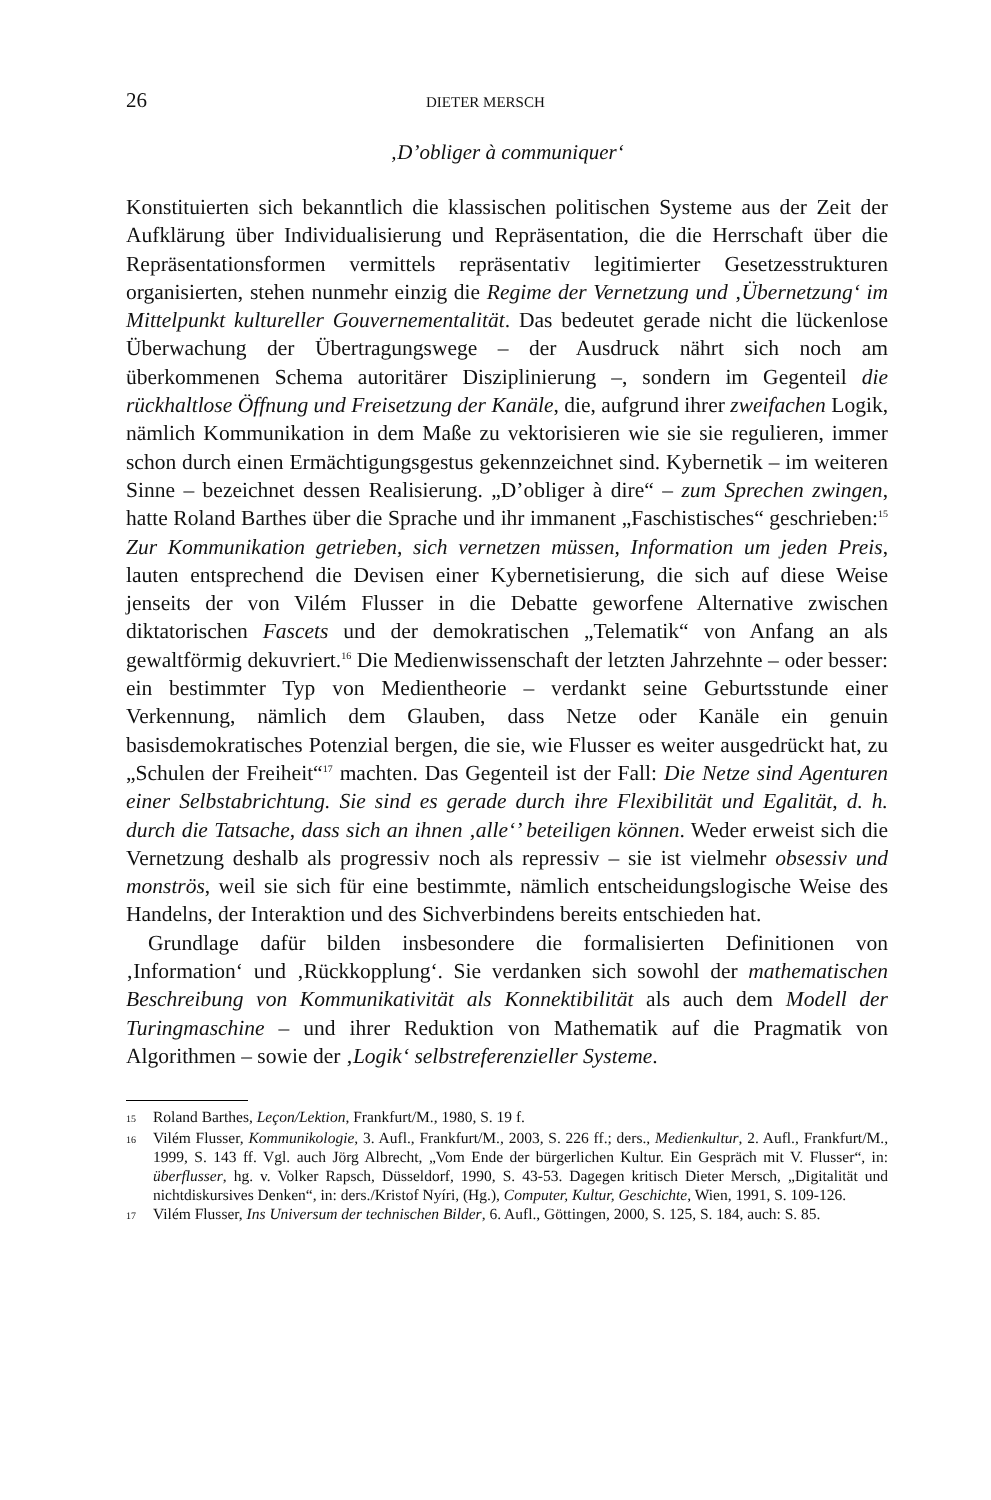26 DIETER MERSCH
‚D’obliger à communiquer‘
Konstituierten sich bekanntlich die klassischen politischen Systeme aus der Zeit der Aufklärung über Individualisierung und Repräsentation, die die Herrschaft über die Repräsentationsformen vermittels repräsentativ legitimierter Gesetzesstrukturen organisierten, stehen nunmehr einzig die Regime der Vernetzung und ‚Übernetzung‘ im Mittelpunkt kultureller Gouvernementalität. Das bedeutet gerade nicht die lückenlose Überwachung der Übertragungswege – der Ausdruck nährt sich noch am überkommenen Schema autoritärer Disziplinierung –, sondern im Gegenteil die rückhaltlose Öffnung und Freisetzung der Kanäle, die, aufgrund ihrer zweifachen Logik, nämlich Kommunikation in dem Maße zu vektorisieren wie sie sie regulieren, immer schon durch einen Ermächtigungsgestus gekennzeichnet sind. Kybernetik – im weiteren Sinne – bezeichnet dessen Realisierung. „D’obliger à dire“ – zum Sprechen zwingen, hatte Roland Barthes über die Sprache und ihr immanent „Faschistisches“ geschrieben:<sup>15</sup> Zur Kommunikation getrieben, sich vernetzen müssen, Information um jeden Preis, lauten entsprechend die Devisen einer Kybernetisierung, die sich auf diese Weise jenseits der von Vilém Flusser in die Debatte geworfene Alternative zwischen diktatorischen Fascets und der demokratischen „Telematik“ von Anfang an als gewaltförmig dekuvriert.<sup>16</sup> Die Medienwissenschaft der letzten Jahrzehnte – oder besser: ein bestimmter Typ von Medientheorie – verdankt seine Geburtsstunde einer Verkennung, nämlich dem Glauben, dass Netze oder Kanäle ein genuin basisdemokratisches Potenzial bergen, die sie, wie Flusser es weiter ausgedrückt hat, zu „Schulen der Freiheit“<sup>17</sup> machten. Das Gegenteil ist der Fall: Die Netze sind Agenturen einer Selbstabrichtung. Sie sind es gerade durch ihre Flexibilität und Egalität, d. h. durch die Tatsache, dass sich an ihnen ‚alle‘’ beteiligen können. Weder erweist sich die Vernetzung deshalb als progressiv noch als repressiv – sie ist vielmehr obsessiv und monströs, weil sie sich für eine bestimmte, nämlich entscheidungslogische Weise des Handelns, der Interaktion und des Sichverbindens bereits entschieden hat.
Grundlage dafür bilden insbesondere die formalisierten Definitionen von ‚Information‘ und ‚Rückkopplung‘. Sie verdanken sich sowohl der mathematischen Beschreibung von Kommunikativität als Konnektibilität als auch dem Modell der Turingmaschine – und ihrer Reduktion von Mathematik auf die Pragmatik von Algorithmen – sowie der ‚Logik‘ selbstreferenzieller Systeme.
15 Roland Barthes, Leçon/Lektion, Frankfurt/M., 1980, S. 19 f.
16 Vilém Flusser, Kommunikologie, 3. Aufl., Frankfurt/M., 2003, S. 226 ff.; ders., Medienkultur, 2. Aufl., Frankfurt/M., 1999, S. 143 ff. Vgl. auch Jörg Albrecht, „Vom Ende der bürgerlichen Kultur. Ein Gespräch mit V. Flusser“, in: überflusser, hg. v. Volker Rapsch, Düsseldorf, 1990, S. 43-53. Dagegen kritisch Dieter Mersch, „Digitalität und nichtdiskursives Denken“, in: ders./Kristof Nyíri, (Hg.), Computer, Kultur, Geschichte, Wien, 1991, S. 109-126.
17 Vilém Flusser, Ins Universum der technischen Bilder, 6. Aufl., Göttingen, 2000, S. 125, S. 184, auch: S. 85.